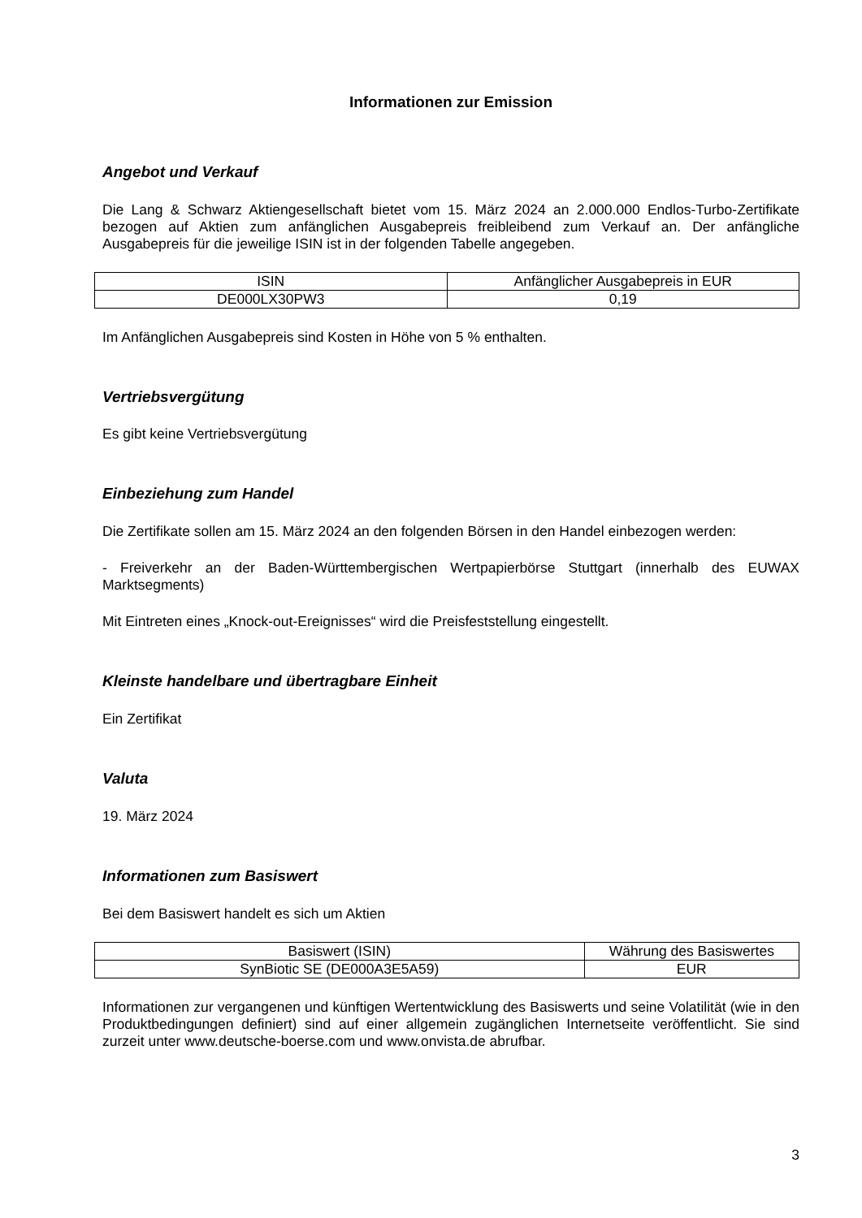Informationen zur Emission
Angebot und Verkauf
Die Lang & Schwarz Aktiengesellschaft bietet vom 15. März 2024 an 2.000.000 Endlos-Turbo-Zertifikate bezogen auf Aktien zum anfänglichen Ausgabepreis freibleibend zum Verkauf an. Der anfängliche Ausgabepreis für die jeweilige ISIN ist in der folgenden Tabelle angegeben.
| ISIN | Anfänglicher Ausgabepreis in EUR |
| DE000LX30PW3 | 0,19 |
Im Anfänglichen Ausgabepreis sind Kosten in Höhe von 5 % enthalten.
Vertriebsvergütung
Es gibt keine Vertriebsvergütung
Einbeziehung zum Handel
Die Zertifikate sollen am 15. März 2024 an den folgenden Börsen in den Handel einbezogen werden:
- Freiverkehr an der Baden-Württembergischen Wertpapierbörse Stuttgart (innerhalb des EUWAX Marktsegments)
Mit Eintreten eines „Knock-out-Ereignisses“ wird die Preisfeststellung eingestellt.
Kleinste handelbare und übertragbare Einheit
Ein Zertifikat
Valuta
19. März 2024
Informationen zum Basiswert
Bei dem Basiswert handelt es sich um Aktien
| Basiswert (ISIN) | Währung des Basiswertes |
| SynBiotic SE (DE000A3E5A59) | EUR |
Informationen zur vergangenen und künftigen Wertentwicklung des Basiswerts und seine Volatilität (wie in den Produktbedingungen definiert) sind auf einer allgemein zugänglichen Internetseite veröffentlicht. Sie sind zurzeit unter www.deutsche-boerse.com und www.onvista.de abrufbar.
3